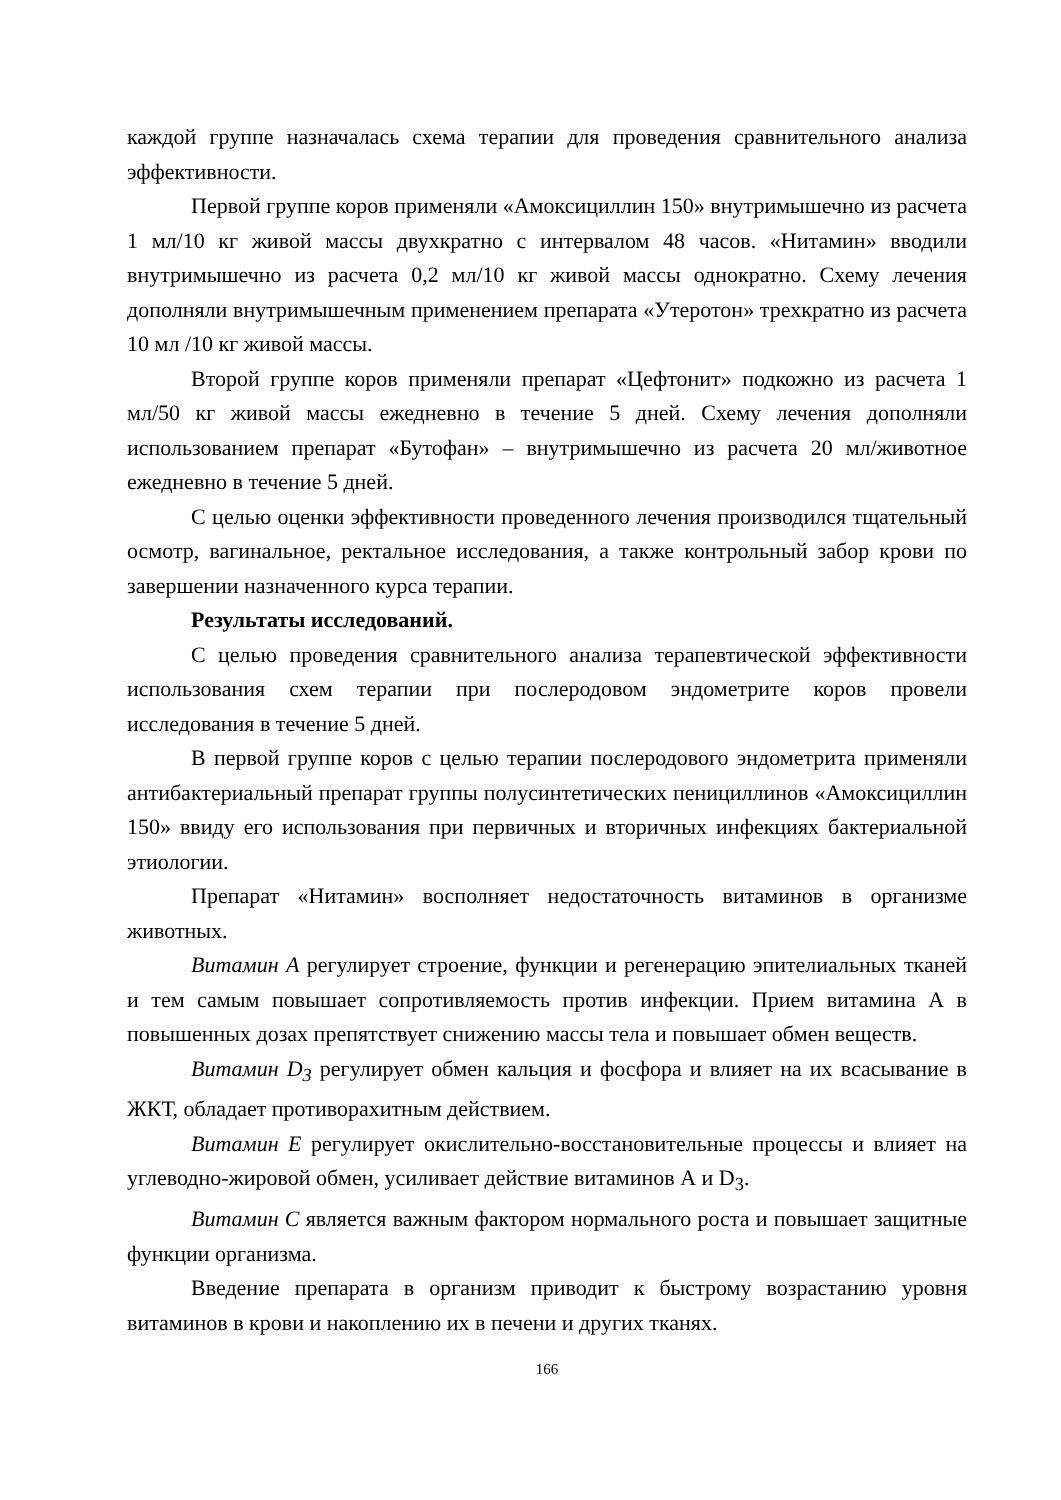каждой группе назначалась схема терапии для проведения сравнительного анализа эффективности.
Первой группе коров применяли «Амоксициллин 150» внутримышечно из расчета 1 мл/10 кг живой массы двухкратно с интервалом 48 часов. «Нитамин» вводили внутримышечно из расчета 0,2 мл/10 кг живой массы однократно. Схему лечения дополняли внутримышечным применением препарата «Утеротон» трехкратно из расчета 10 мл /10 кг живой массы.
Второй группе коров применяли препарат «Цефтонит» подкожно из расчета 1 мл/50 кг живой массы ежедневно в течение 5 дней. Схему лечения дополняли использованием препарат «Бутофан» – внутримышечно из расчета 20 мл/животное ежедневно в течение 5 дней.
С целью оценки эффективности проведенного лечения производился тщательный осмотр, вагинальное, ректальное исследования, а также контрольный забор крови по завершении назначенного курса терапии.
Результаты исследований.
С целью проведения сравнительного анализа терапевтической эффективности использования схем терапии при послеродовом эндометрите коров провели исследования в течение 5 дней.
В первой группе коров с целью терапии послеродового эндометрита применяли антибактериальный препарат группы полусинтетических пенициллинов «Амоксициллин 150» ввиду его использования при первичных и вторичных инфекциях бактериальной этиологии.
Препарат «Нитамин» восполняет недостаточность витаминов в организме животных.
Витамин А регулирует строение, функции и регенерацию эпителиальных тканей и тем самым повышает сопротивляемость против инфекции. Прием витамина А в повышенных дозах препятствует снижению массы тела и повышает обмен веществ.
Витамин D<sub>3</sub> регулирует обмен кальция и фосфора и влияет на их всасывание в ЖКТ, обладает противорахитным действием.
Витамин Е регулирует окислительно-восстановительные процессы и влияет на углеводно-жировой обмен, усиливает действие витаминов А и D<sub>3</sub>.
Витамин С является важным фактором нормального роста и повышает защитные функции организма.
Введение препарата в организм приводит к быстрому возрастанию уровня витаминов в крови и накоплению их в печени и других тканях.
166